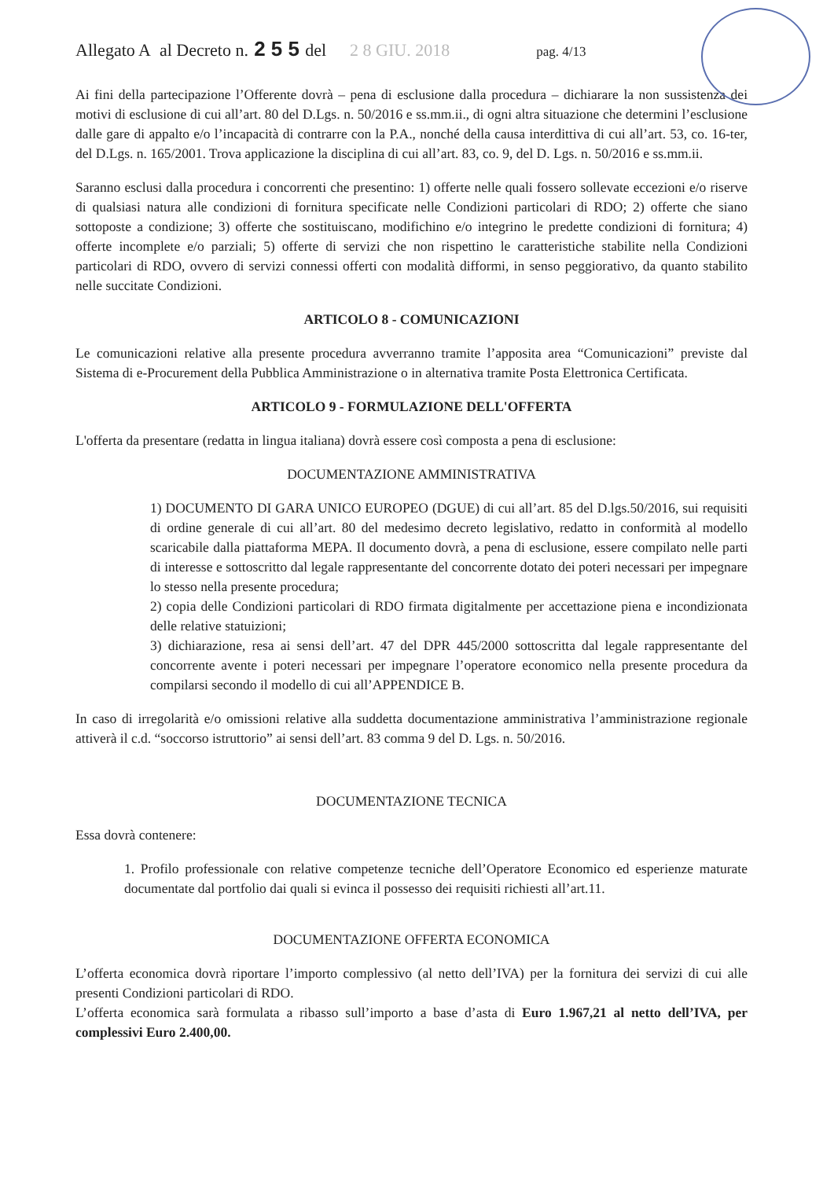Allegato A al Decreto n. 2 5 5 del 2 8 GIU. 2018 pag. 4/13
Ai fini della partecipazione l’Offerente dovrà – pena di esclusione dalla procedura – dichiarare la non sussistenza dei motivi di esclusione di cui all’art. 80 del D.Lgs. n. 50/2016 e ss.mm.ii., di ogni altra situazione che determini l’esclusione dalle gare di appalto e/o l’incapacità di contrarre con la P.A., nonché della causa interdittiva di cui all’art. 53, co. 16-ter, del D.Lgs. n. 165/2001. Trova applicazione la disciplina di cui all’art. 83, co. 9, del D. Lgs. n. 50/2016 e ss.mm.ii.
Saranno esclusi dalla procedura i concorrenti che presentino: 1) offerte nelle quali fossero sollevate eccezioni e/o riserve di qualsiasi natura alle condizioni di fornitura specificate nelle Condizioni particolari di RDO; 2) offerte che siano sottoposte a condizione; 3) offerte che sostituiscano, modifichino e/o integrino le predette condizioni di fornitura; 4) offerte incomplete e/o parziali; 5) offerte di servizi che non rispettino le caratteristiche stabilite nella Condizioni particolari di RDO, ovvero di servizi connessi offerti con modalità difformi, in senso peggiorativo, da quanto stabilito nelle succitate Condizioni.
ARTICOLO 8 - COMUNICAZIONI
Le comunicazioni relative alla presente procedura avverranno tramite l’apposita area “Comunicazioni” previste dal Sistema di e-Procurement della Pubblica Amministrazione o in alternativa tramite Posta Elettronica Certificata.
ARTICOLO 9 - FORMULAZIONE DELL'OFFERTA
L'offerta da presentare (redatta in lingua italiana) dovrà essere così composta a pena di esclusione:
DOCUMENTAZIONE AMMINISTRATIVA
1) DOCUMENTO DI GARA UNICO EUROPEO (DGUE) di cui all’art. 85 del D.lgs.50/2016, sui requisiti di ordine generale di cui all’art. 80 del medesimo decreto legislativo, redatto in conformità al modello scaricabile dalla piattaforma MEPA. Il documento dovrà, a pena di esclusione, essere compilato nelle parti di interesse e sottoscritto dal legale rappresentante del concorrente dotato dei poteri necessari per impegnare lo stesso nella presente procedura;
2) copia delle Condizioni particolari di RDO firmata digitalmente per accettazione piena e incondizionata delle relative statuizioni;
3) dichiarazione, resa ai sensi dell’art. 47 del DPR 445/2000 sottoscritta dal legale rappresentante del concorrente avente i poteri necessari per impegnare l’operatore economico nella presente procedura da compilarsi secondo il modello di cui all’APPENDICE B.
In caso di irregolarità e/o omissioni relative alla suddetta documentazione amministrativa l’amministrazione regionale attiverà il c.d. “soccorso istruttorio” ai sensi dell’art. 83 comma 9 del D. Lgs. n. 50/2016.
DOCUMENTAZIONE TECNICA
Essa dovrà contenere:
1. Profilo professionale con relative competenze tecniche dell’Operatore Economico ed esperienze maturate documentate dal portfolio dai quali si evinca il possesso dei requisiti richiesti all’art.11.
DOCUMENTAZIONE OFFERTA ECONOMICA
L’offerta economica dovrà riportare l’importo complessivo (al netto dell’IVA) per la fornitura dei servizi di cui alle presenti Condizioni particolari di RDO.
L’offerta economica sarà formulata a ribasso sull’importo a base d’asta di Euro 1.967,21 al netto dell’IVA, per complessivi Euro 2.400,00.